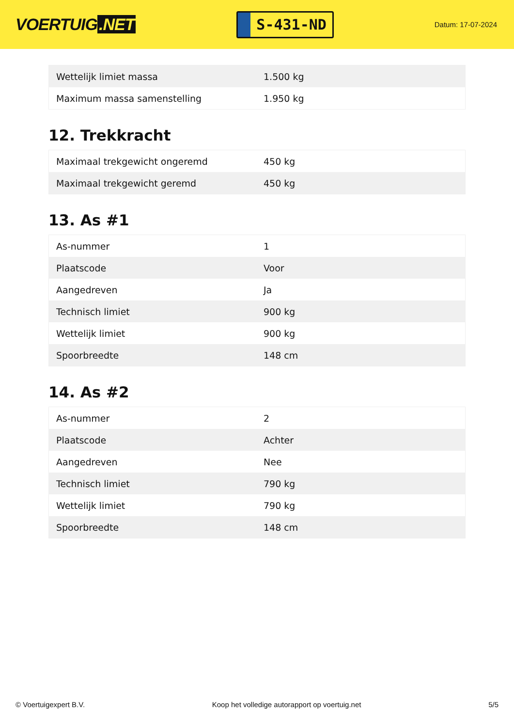VOERTUIG.NET
S-431-ND
Datum: 17-07-2024
| Wettelijk limiet massa | 1.500 kg |
| Maximum massa samenstelling | 1.950 kg |
12. Trekkracht
| Maximaal trekgewicht ongeremd | 450 kg |
| Maximaal trekgewicht geremd | 450 kg |
13. As #1
| As-nummer | 1 |
| Plaatscode | Voor |
| Aangedreven | Ja |
| Technisch limiet | 900 kg |
| Wettelijk limiet | 900 kg |
| Spoorbreedte | 148 cm |
14. As #2
| As-nummer | 2 |
| Plaatscode | Achter |
| Aangedreven | Nee |
| Technisch limiet | 790 kg |
| Wettelijk limiet | 790 kg |
| Spoorbreedte | 148 cm |
© Voertuigexpert B.V. Koop het volledige autorapport op voertuig.net 5/5